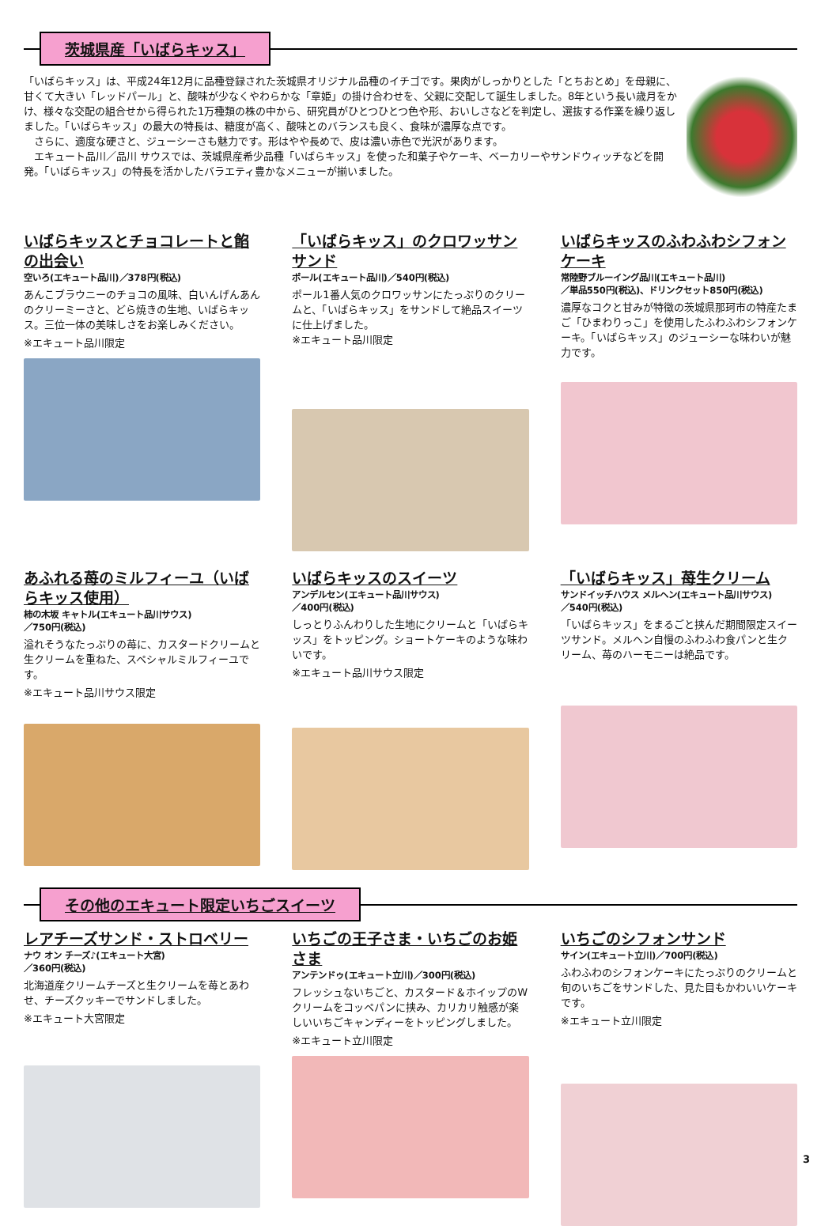茨城県産「いばらキッス」
「いばらキッス」は、平成24年12月に品種登録された茨城県オリジナル品種のイチゴです。果肉がしっかりとした「とちおとめ」を母親に、甘くて大きい「レッドパール」と、酸味が少なくやわらかな「章姫」の掛け合わせを、父親に交配して誕生しました。8年という長い歳月をかけ、様々な交配の組合せから得られた1万種類の株の中から、研究員がひとつひとつ色や形、おいしさなどを判定し、選抜する作業を繰り返しました。「いばらキッス」の最大の特長は、糖度が高く、酸味とのバランスも良く、食味が濃厚な点です。
　さらに、適度な硬さと、ジューシーさも魅力です。形はやや長めで、皮は濃い赤色で光沢があります。
　エキュート品川／品川 サウスでは、茨城県産希少品種「いばらキッス」を使った和菓子やケーキ、ベーカリーやサンドウィッチなどを開発。「いばらキッス」の特長を活かしたバラエティ豊かなメニューが揃いました。
いばらキッスとチョコレートと餡の出会い
空いろ(エキュート品川)／378円(税込)
あんこブラウニーのチョコの風味、白いんげんあんのクリーミーさと、どら焼きの生地、いばらキッス。三位一体の美味しさをお楽しみください。
※エキュート品川限定
「いばらキッス」のクロワッサンサンド
ポール(エキュート品川)／540円(税込)
ポール1番人気のクロワッサンにたっぷりのクリームと、「いばらキッス」をサンドして絶品スイーツに仕上げました。
※エキュート品川限定
いばらキッスのふわふわシフォンケーキ
常陸野ブルーイング品川(エキュート品川)
／単品550円(税込)、ドリンクセット850円(税込)
濃厚なコクと甘みが特徴の茨城県那珂市の特産たまご「ひまわりっこ」を使用したふわふわシフォンケーキ。「いばらキッス」のジューシーな味わいが魅力です。
あふれる苺のミルフィーユ（いばらキッス使用）
柿の木坂 キャトル(エキュート品川サウス)
／750円(税込)
溢れそうなたっぷりの苺に、カスタードクリームと生クリームを重ねた、スペシャルミルフィーユです。
※エキュート品川サウス限定
いばらキッスのスイーツ
アンデルセン(エキュート品川サウス)
／400円(税込)
しっとりふんわりした生地にクリームと「いばらキッス」をトッピング。ショートケーキのような味わいです。
※エキュート品川サウス限定
「いばらキッス」苺生クリーム
サンドイッチハウス メルヘン(エキュート品川サウス)
／540円(税込)
「いばらキッス」をまるごと挟んだ期間限定スイーツサンド。メルヘン自慢のふわふわ食パンと生クリーム、苺のハーモニーは絶品です。
その他のエキュート限定いちごスイーツ
レアチーズサンド・ストロベリー
ナウ オン チーズ♪(エキュート大宮)
／360円(税込)
北海道産クリームチーズと生クリームを苺とあわせ、チーズクッキーでサンドしました。
※エキュート大宮限定
いちごの王子さま・いちごのお姫さま
アンテンドゥ(エキュート立川)／300円(税込)
フレッシュないちごと、カスタード＆ホイップのWクリームをコッペパンに挟み、カリカリ触感が楽しいいちごキャンディーをトッピングしました。
※エキュート立川限定
いちごのシフォンサンド
サイン(エキュート立川)／700円(税込)
ふわふわのシフォンケーキにたっぷりのクリームと旬のいちごをサンドした、見た目もかわいいケーキです。
※エキュート立川限定
3